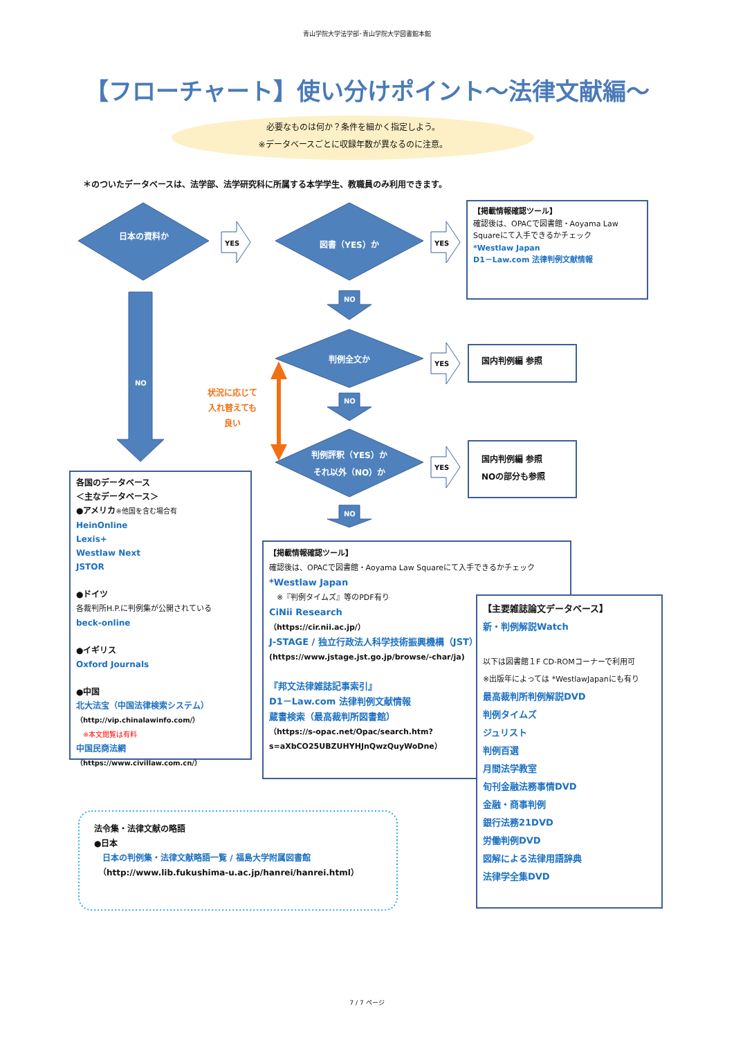青山学院大学法学部･青山学院大学図書館本館
【フローチャート】使い分けポイント～法律文献編～
必要なものは何か？条件を細かく指定しよう。
※データベースごとに収録年数が異なるのに注意。
＊のついたデータベースは、法学部、法学研究科に所属する本学学生、教職員のみ利用できます。
日本の資料か
YES 図書（YES）か YES
【掲載情報確認ツール】
確認後は、OPACで図書館・Aoyama Law Squareにて入手できるかチェック
*Westlaw Japan
D1－Law.com 法律判例文献情報
NO
NO
判例全文か
YES
国内判例編 参照
状況に応じて
入れ替えても
良い
NO
判例評釈（YES）か
それ以外（NO）か
YES
国内判例編 参照
NOの部分も参照
NO
各国のデータベース
＜主なデータベース＞
●アメリカ※他国を含む場合有
HeinOnline
Lexis+
Westlaw Next
JSTOR
●ドイツ
各裁判所H.P.に判例集が公開されている
beck-online
●イギリス
Oxford Journals
●中国
北大法宝（中国法律検索システム）
（http://vip.chinalawinfo.com/）
　※本文閲覧は有料
中国民商法網
（https://www.civillaw.com.cn/）
【掲載情報確認ツール】
確認後は、OPACで図書館・Aoyama Law Squareにて入手できるかチェック
*Westlaw Japan
　※『判例タイムズ』等のPDF有り
CiNii Research
（https://cir.nii.ac.jp/）
J-STAGE / 独立行政法人科学技術振興機構（JST）
(https://www.jstage.jst.go.jp/browse/-char/ja)
『邦文法律雑誌記事索引』
D1－Law.com 法律判例文献情報
蔵書検索（最高裁判所図書館）
（https://s-opac.net/Opac/search.htm?s=aXbCO25UBZUHYHJnQwzQuyWoDne）
【主要雑誌論文データベース】
新・判例解説Watch
以下は図書館１F CD-ROMコーナーで利用可
※出版年によっては *WestlawJapanにも有り
最高裁判所判例解説DVD
判例タイムズ
ジュリスト
判例百選
月間法学教室
旬刊金融法務事情DVD
金融・商事判例
銀行法務21DVD
労働判例DVD
図解による法律用語辞典
法律学全集DVD
法令集・法律文献の略語
●日本
　日本の判例集・法律文献略語一覧 / 福島大学附属図書館
　（http://www.lib.fukushima-u.ac.jp/hanrei/hanrei.html）
7 / 7 ページ